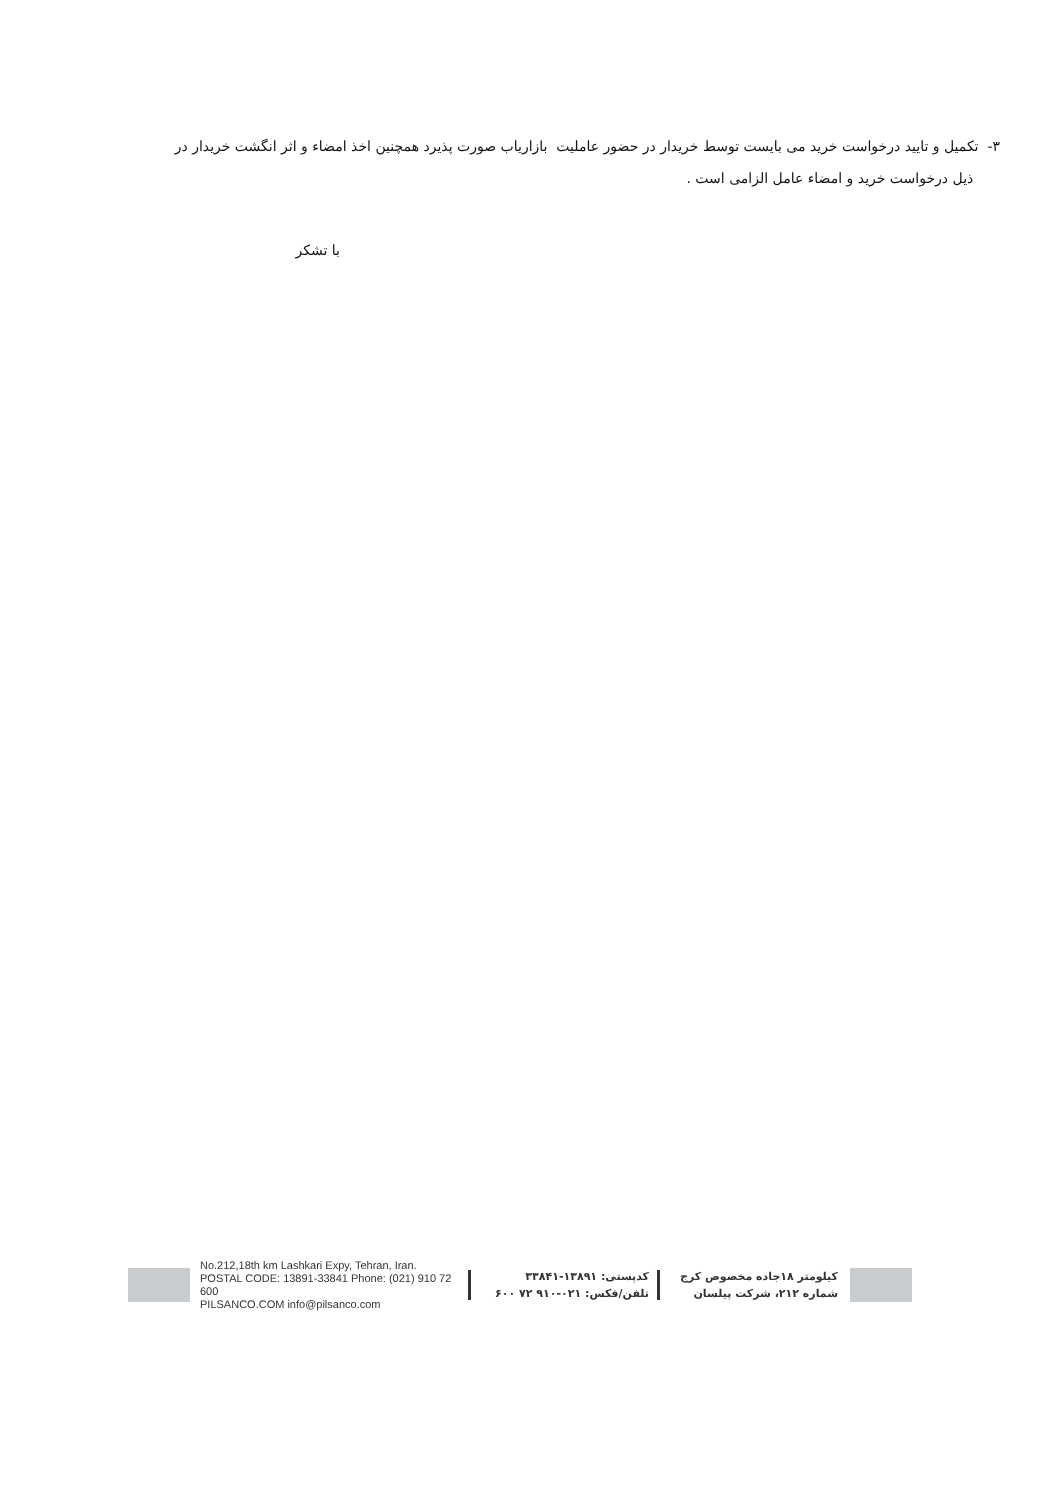۳- تکمیل و تایید درخواست خرید می بایست توسط خریدار در حضور عاملیت بازاریاب صورت پذیرد همچنین اخذ امضاء و اثر انگشت خریدار در
ذیل درخواست خرید و امضاء عامل الزامی است .
با تشکر
No.212,18th km Lashkari Expy, Tehran, Iran.
POSTAL CODE: 13891-33841 Phone: (021) 910 72 600
PILSANCO.COM info@pilsanco.com
کدپستی: ۱۳۸۹۱-۳۳۸۴۱
تلفن/فکس: ۰۲۱-۹۱۰ ۷۲ ۶۰۰
کیلومتر ۱۸جاده مخصوص کرج
شماره ۲۱۲، شرکت پیلسان